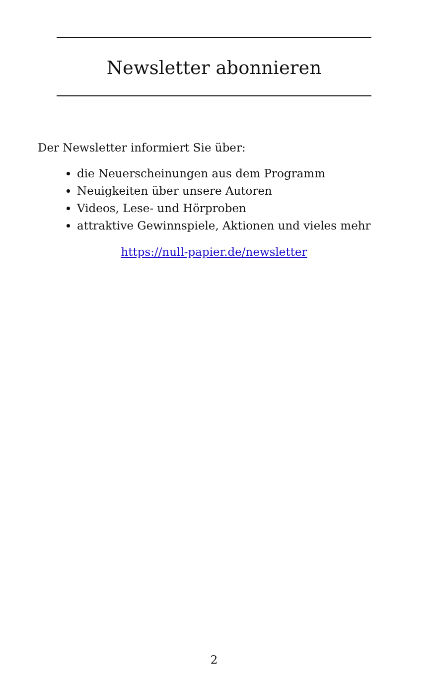Newsletter abonnieren
Der Newsletter informiert Sie über:
die Neuerscheinungen aus dem Programm
Neuigkeiten über unsere Autoren
Videos, Lese- und Hörproben
attraktive Gewinnspiele, Aktionen und vieles mehr
https://null-papier.de/newsletter
2